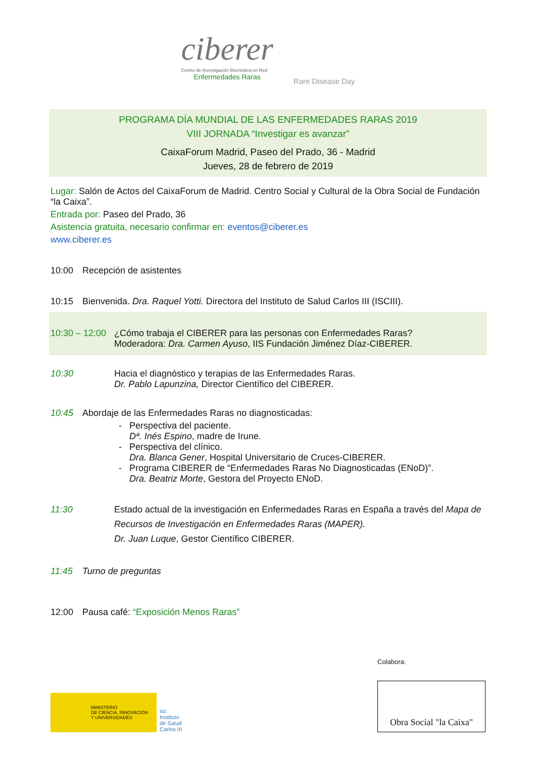ciberer
Centro de Investigación Biomédica en Red
Enfermedades Raras
Rare Disease Day
PROGRAMA DÍA MUNDIAL DE LAS ENFERMEDADES RARAS 2019
VIII JORNADA “Investigar es avanzar”
CaixaForum Madrid, Paseo del Prado, 36 - Madrid
Jueves, 28 de febrero de 2019
Lugar: Salón de Actos del CaixaForum de Madrid. Centro Social y Cultural de la Obra Social de Fundación “la Caixa”.
Entrada por: Paseo del Prado, 36
Asistencia gratuita, necesario confirmar en: eventos@ciberer.es
www.ciberer.es
10:00 Recepción de asistentes
10:15 Bienvenida. Dra. Raquel Yotti. Directora del Instituto de Salud Carlos III (ISCIII).
10:30 – 12:00 ¿Cómo trabaja el CIBERER para las personas con Enfermedades Raras?
Moderadora: Dra. Carmen Ayuso, IIS Fundación Jiménez Díaz-CIBERER.
10:30 Hacia el diagnóstico y terapias de las Enfermedades Raras.
Dr. Pablo Lapunzina, Director Científico del CIBERER.
10:45 Abordaje de las Enfermedades Raras no diagnosticadas:
Perspectiva del paciente.
Dª. Inés Espino, madre de Irune.
Perspectiva del clínico.
Dra. Blanca Gener, Hospital Universitario de Cruces-CIBERER.
Programa CIBERER de “Enfermedades Raras No Diagnosticadas (ENoD)”.
Dra. Beatriz Morte, Gestora del Proyecto ENoD.
11:30 Estado actual de la investigación en Enfermedades Raras en España a través del Mapa de Recursos de Investigación en Enfermedades Raras (MAPER).
Dr. Juan Luque, Gestor Científico CIBERER.
11:45 Turno de preguntas
12:00 Pausa café: “Exposición Menos Raras”
MINISTERIO
DE CIENCIA, INNOVACIÓN
Y UNIVERSIDADES
isc
Instituto
de Salud
Carlos III
Colabora:
Obra Social "la Caixa"